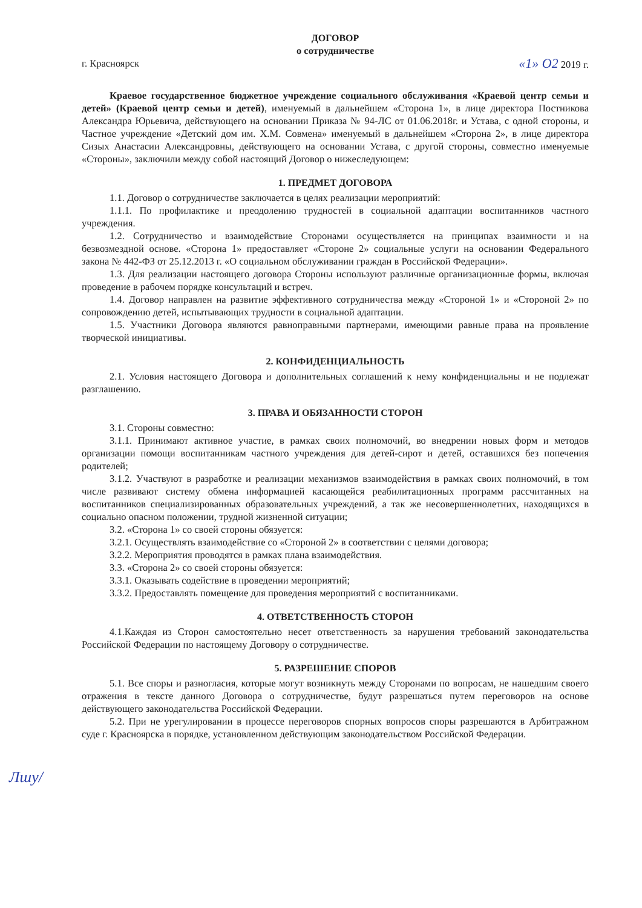ДОГОВОР
о сотрудничестве
г. Красноярск «1» О2 2019 г.
Краевое государственное бюджетное учреждение социального обслуживания «Краевой центр семьи и детей» (Краевой центр семьи и детей), именуемый в дальнейшем «Сторона 1», в лице директора Постникова Александра Юрьевича, действующего на основании Приказа № 94-ЛС от 01.06.2018г. и Устава, с одной стороны, и Частное учреждение «Детский дом им. Х.М. Совмена» именуемый в дальнейшем «Сторона 2», в лице директора Сизых Анастасии Александровны, действующего на основании Устава, с другой стороны, совместно именуемые «Стороны», заключили между собой настоящий Договор о нижеследующем:
1. ПРЕДМЕТ ДОГОВОРА
1.1. Договор о сотрудничестве заключается в целях реализации мероприятий:
1.1.1. По профилактике и преодолению трудностей в социальной адаптации воспитанников частного учреждения.
1.2. Сотрудничество и взаимодействие Сторонами осуществляется на принципах взаимности и на безвозмездной основе. «Сторона 1» предоставляет «Стороне 2» социальные услуги на основании Федерального закона № 442-ФЗ от 25.12.2013 г. «О социальном обслуживании граждан в Российской Федерации».
1.3. Для реализации настоящего договора Стороны используют различные организационные формы, включая проведение в рабочем порядке консультаций и встреч.
1.4. Договор направлен на развитие эффективного сотрудничества между «Стороной 1» и «Стороной 2» по сопровождению детей, испытывающих трудности в социальной адаптации.
1.5. Участники Договора являются равноправными партнерами, имеющими равные права на проявление творческой инициативы.
2. КОНФИДЕНЦИАЛЬНОСТЬ
2.1. Условия настоящего Договора и дополнительных соглашений к нему конфиденциальны и не подлежат разглашению.
3. ПРАВА И ОБЯЗАННОСТИ СТОРОН
3.1. Стороны совместно:
3.1.1. Принимают активное участие, в рамках своих полномочий, во внедрении новых форм и методов организации помощи воспитанникам частного учреждения для детей-сирот и детей, оставшихся без попечения родителей;
3.1.2. Участвуют в разработке и реализации механизмов взаимодействия в рамках своих полномочий, в том числе развивают систему обмена информацией касающейся реабилитационных программ рассчитанных на воспитанников специализированных образовательных учреждений, а так же несовершеннолетних, находящихся в социально опасном положении, трудной жизненной ситуации;
3.2. «Сторона 1» со своей стороны обязуется:
3.2.1. Осуществлять взаимодействие со «Стороной 2» в соответствии с целями договора;
3.2.2. Мероприятия проводятся в рамках плана взаимодействия.
3.3. «Сторона 2» со своей стороны обязуется:
3.3.1. Оказывать содействие в проведении мероприятий;
3.3.2. Предоставлять помещение для проведения мероприятий с воспитанниками.
4. ОТВЕТСТВЕННОСТЬ СТОРОН
4.1.Каждая из Сторон самостоятельно несет ответственность за нарушения требований законодательства Российской Федерации по настоящему Договору о сотрудничестве.
5. РАЗРЕШЕНИЕ СПОРОВ
5.1. Все споры и разногласия, которые могут возникнуть между Сторонами по вопросам, не нашедшим своего отражения в тексте данного Договора о сотрудничестве, будут разрешаться путем переговоров на основе действующего законодательства Российской Федерации.
5.2. При не урегулировании в процессе переговоров спорных вопросов споры разрешаются в Арбитражном суде г. Красноярска в порядке, установленном действующим законодательством Российской Федерации.
Лшу/